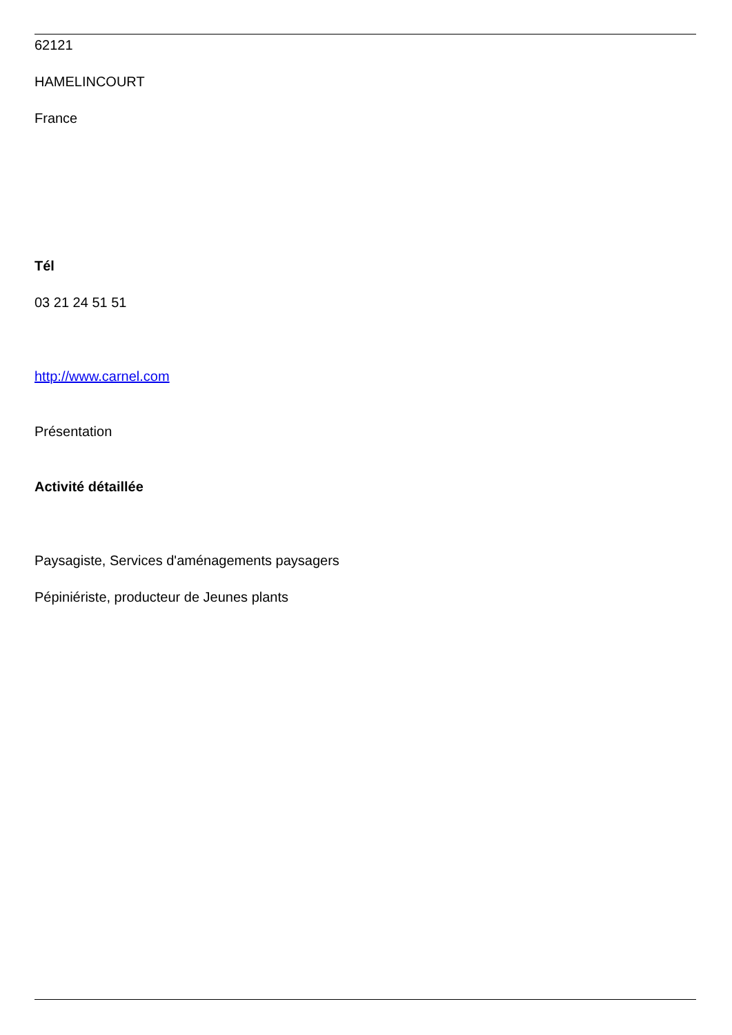62121
HAMELINCOURT
France
Tél
03 21 24 51 51
http://www.carnel.com
Présentation
Activité détaillée
Paysagiste, Services d'aménagements paysagers
Pépiniériste, producteur de Jeunes plants